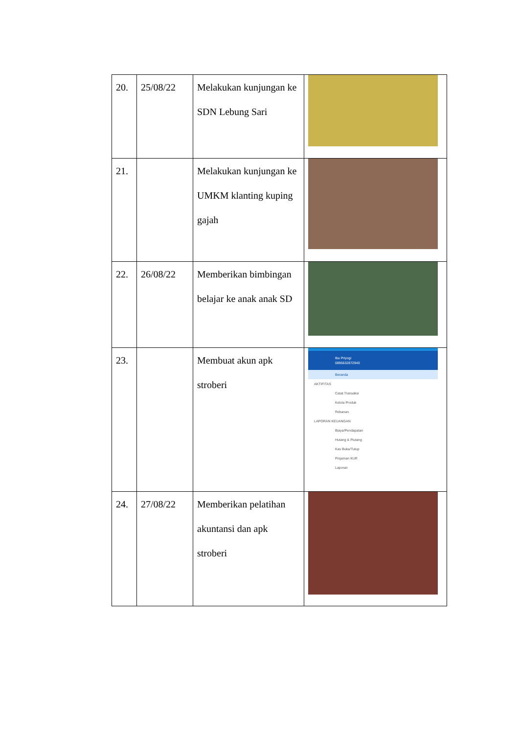| 20. | 25/08/22 | Melakukan kunjungan ke SDN Lebung Sari | |
| 21. | | Melakukan kunjungan ke UMKM klanting kuping gajah | |
| 22. | 26/08/22 | Memberikan bimbingan belajar ke anak anak SD | |
| 23. | | Membuat akun apk stroberi | Ibu Priyogi 089563287294­0 Beranda AKTIFITAS Catat Transaksi Kelola Produk Rekanan LAPORAN KEUANGAN Biaya/Pendapatan Hutang & Piutang Kas Buka/Tutup Pinjaman KUR Laporan |
| 24. | 27/08/22 | Memberikan pelatihan akuntansi dan apk stroberi | |